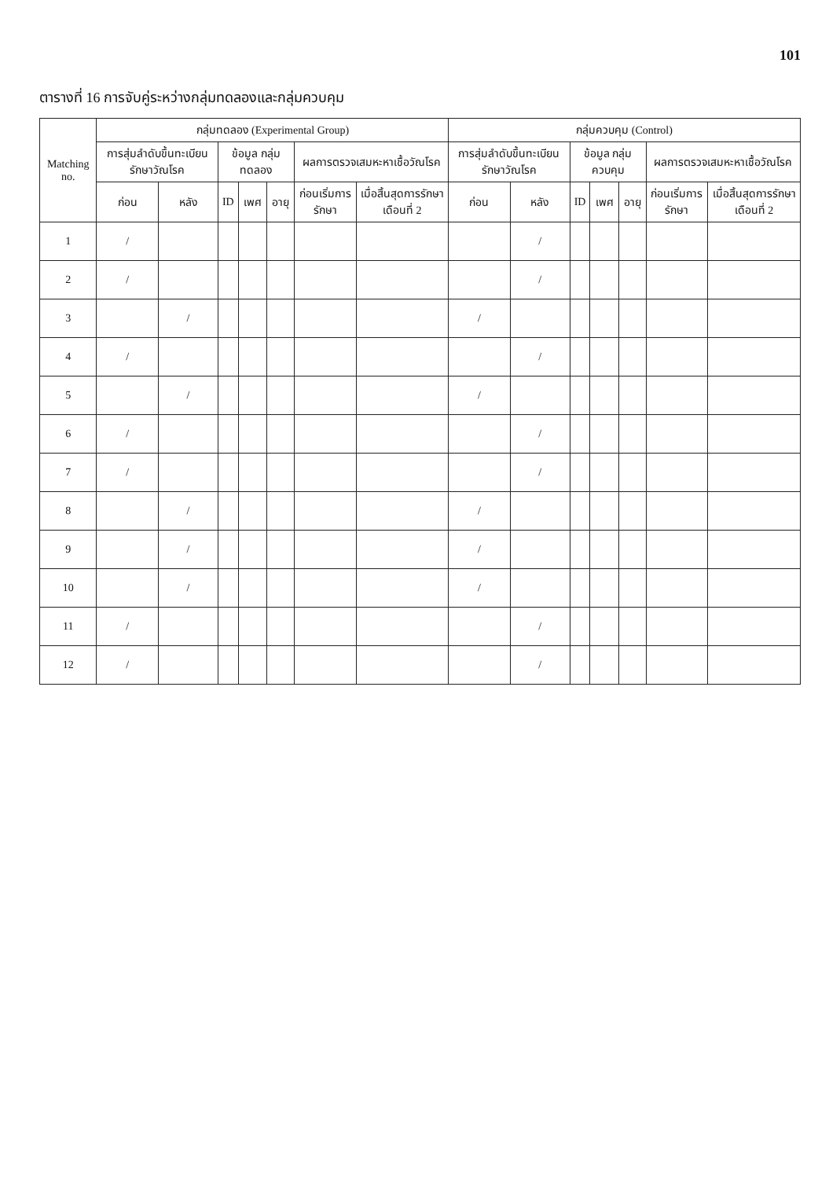101
ตารางที่ 16 การจับคู่ระหว่างกลุ่มทดลองและกลุ่มควบคุม
| Matching no. | กลุ่มทดลอง (Experimental Group) | | | | | | | กลุ่มควบคุม (Control) | | | | | | |
| --- | --- | --- | --- | --- | --- | --- | --- | --- | --- | --- | --- | --- | --- | --- |
| | การสุ่มลำดับขึ้นทะเบียนรักษาวัณโรค | | ข้อมูล กลุ่มทดลอง | | | ผลการตรวจเสมหะหาเชื้อวัณโรค | | การสุ่มลำดับขึ้นทะเบียนรักษาวัณโรค | | ข้อมูล กลุ่มควบคุม | | | ผลการตรวจเสมหะหาเชื้อวัณโรค | |
| | ก่อน | หลัง | ID | เพศ | อายุ | ก่อนเริ่มการรักษา | เมื่อสิ้นสุดการรักษาเดือนที่ 2 | ก่อน | หลัง | ID | เพศ | อายุ | ก่อนเริ่มการรักษา | เมื่อสิ้นสุดการรักษาเดือนที่ 2 |
| 1 | / | | | | | | | | / | | | | | |
| 2 | / | | | | | | | | / | | | | | |
| 3 | | / | | | | | | / | | | | | | |
| 4 | / | | | | | | | | / | | | | | |
| 5 | | / | | | | | | / | | | | | | |
| 6 | / | | | | | | | | / | | | | | |
| 7 | / | | | | | | | | / | | | | | |
| 8 | | / | | | | | | / | | | | | | |
| 9 | | / | | | | | | / | | | | | | |
| 10 | | / | | | | | | / | | | | | | |
| 11 | / | | | | | | | | / | | | | | |
| 12 | / | | | | | | | | / | | | | | |